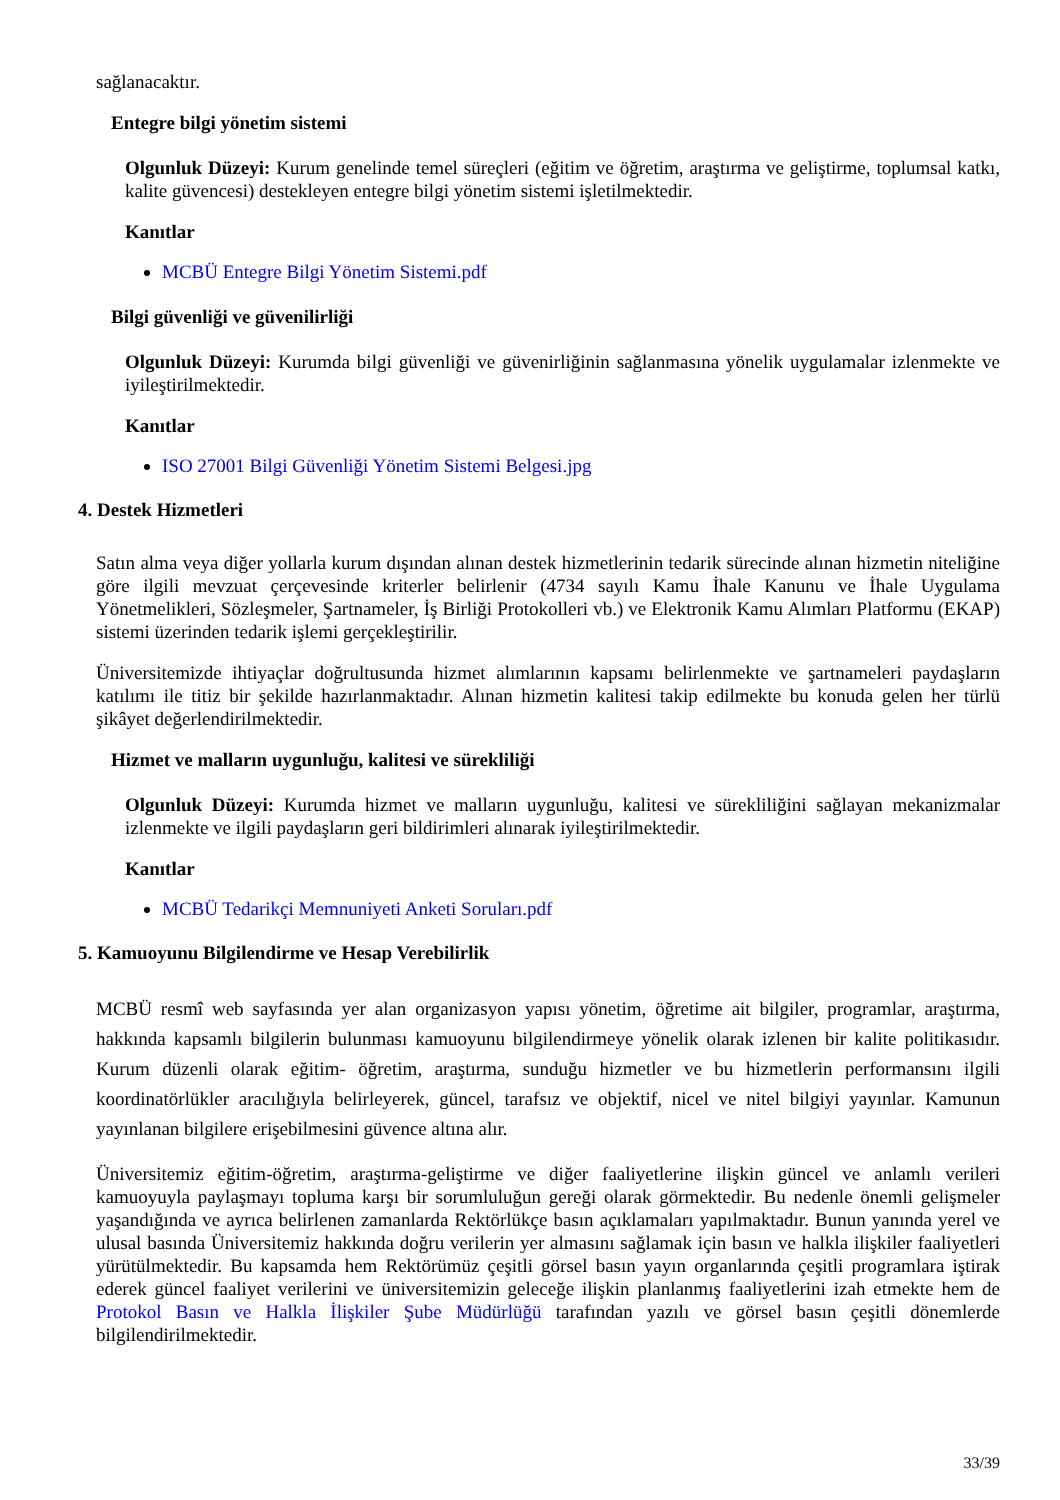sağlanacaktır.
Entegre bilgi yönetim sistemi
Olgunluk Düzeyi: Kurum genelinde temel süreçleri (eğitim ve öğretim, araştırma ve geliştirme, toplumsal katkı, kalite güvencesi) destekleyen entegre bilgi yönetim sistemi işletilmektedir.
Kanıtlar
MCBÜ Entegre Bilgi Yönetim Sistemi.pdf
Bilgi güvenliği ve güvenilirliği
Olgunluk Düzeyi: Kurumda bilgi güvenliği ve güvenirliğinin sağlanmasına yönelik uygulamalar izlenmekte ve iyileştirilmektedir.
Kanıtlar
ISO 27001 Bilgi Güvenliği Yönetim Sistemi Belgesi.jpg
4. Destek Hizmetleri
Satın alma veya diğer yollarla kurum dışından alınan destek hizmetlerinin tedarik sürecinde alınan hizmetin niteliğine göre ilgili mevzuat çerçevesinde kriterler belirlenir (4734 sayılı Kamu İhale Kanunu ve İhale Uygulama Yönetmelikleri, Sözleşmeler, Şartnameler, İş Birliği Protokolleri vb.) ve Elektronik Kamu Alımları Platformu (EKAP) sistemi üzerinden tedarik işlemi gerçekleştirilir.
Üniversitemizde ihtiyaçlar doğrultusunda hizmet alımlarının kapsamı belirlenmekte ve şartnameleri paydaşların katılımı ile titiz bir şekilde hazırlanmaktadır. Alınan hizmetin kalitesi takip edilmekte bu konuda gelen her türlü şikâyet değerlendirilmektedir.
Hizmet ve malların uygunluğu, kalitesi ve sürekliliği
Olgunluk Düzeyi: Kurumda hizmet ve malların uygunluğu, kalitesi ve sürekliliğini sağlayan mekanizmalar izlenmekte ve ilgili paydaşların geri bildirimleri alınarak iyileştirilmektedir.
Kanıtlar
MCBÜ Tedarikçi Memnuniyeti Anketi Soruları.pdf
5. Kamuoyunu Bilgilendirme ve Hesap Verebilirlik
MCBÜ resmî web sayfasında yer alan organizasyon yapısı yönetim, öğretime ait bilgiler, programlar, araştırma, hakkında kapsamlı bilgilerin bulunması kamuoyunu bilgilendirmeye yönelik olarak izlenen bir kalite politikasıdır. Kurum düzenli olarak eğitim- öğretim, araştırma, sunduğu hizmetler ve bu hizmetlerin performansını ilgili koordinatörlükler aracılığıyla belirleyerek, güncel, tarafsız ve objektif, nicel ve nitel bilgiyi yayınlar. Kamunun yayınlanan bilgilere erişebilmesini güvence altına alır.
Üniversitemiz eğitim-öğretim, araştırma-geliştirme ve diğer faaliyetlerine ilişkin güncel ve anlamlı verileri kamuoyuyla paylaşmayı topluma karşı bir sorumluluğun gereği olarak görmektedir. Bu nedenle önemli gelişmeler yaşandığında ve ayrıca belirlenen zamanlarda Rektörlükçe basın açıklamaları yapılmaktadır. Bunun yanında yerel ve ulusal basında Üniversitemiz hakkında doğru verilerin yer almasını sağlamak için basın ve halkla ilişkiler faaliyetleri yürütülmektedir. Bu kapsamda hem Rektörümüz çeşitli görsel basın yayın organlarında çeşitli programlara iştirak ederek güncel faaliyet verilerini ve üniversitemizin geleceğe ilişkin planlanmış faaliyetlerini izah etmekte hem de Protokol Basın ve Halkla İlişkiler Şube Müdürlüğü tarafından yazılı ve görsel basın çeşitli dönemlerde bilgilendirilmektedir.
33/39